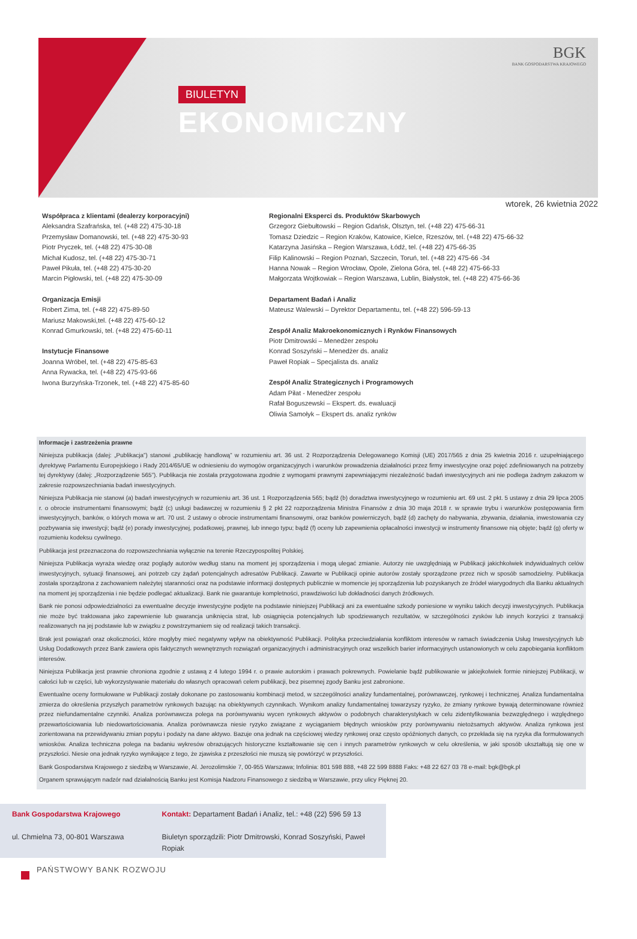BIULETYN
EKONOMICZNY
BGK
BANK GOSPODARSTWA KRAJOWEGO
wtorek, 26 kwietnia 2022
Współpraca z klientami (dealerzy korporacyjni)
Aleksandra Szafrańska, tel. (+48 22) 475-30-18
Przemysław Domanowski, tel. (+48 22) 475-30-93
Piotr Pryczek, tel. (+48 22) 475-30-08
Michał Kudosz, tel. (+48 22) 475-30-71
Paweł Pikuła, tel. (+48 22) 475-30-20
Marcin Pigłowski, tel. (+48 22) 475-30-09
Organizacja Emisji
Robert Zima, tel. (+48 22) 475-89-50
Mariusz Makowski,tel. (+48 22) 475-60-12
Konrad Gmurkowski, tel. (+48 22) 475-60-11
Instytucje Finansowe
Joanna Wróbel, tel. (+48 22) 475-85-63
Anna Rywacka, tel. (+48 22) 475-93-66
Iwona Burzyńska-Trzonek, tel. (+48 22) 475-85-60
Regionalni Eksperci ds. Produktów Skarbowych
Grzegorz Giebułtowski – Region Gdańsk, Olsztyn, tel. (+48 22) 475-66-31
Tomasz Dziedzic – Region Kraków, Katowice, Kielce, Rzeszów, tel. (+48 22) 475-66-32
Katarzyna Jasińska – Region Warszawa, Łódź, tel. (+48 22) 475-66-35
Filip Kalinowski – Region Poznań, Szczecin, Toruń, tel. (+48 22) 475-66 -34
Hanna Nowak – Region Wrocław, Opole, Zielona Góra, tel. (+48 22) 475-66-33
Małgorzata Wojtkowiak – Region Warszawa, Lublin, Białystok, tel. (+48 22) 475-66-36
Departament Badań i Analiz
Mateusz Walewski – Dyrektor Departamentu, tel. (+48 22) 596-59-13
Zespół Analiz Makroekonomicznych i Rynków Finansowych
Piotr Dmitrowski – Menedżer zespołu
Konrad Soszyński – Menedżer ds. analiz
Paweł Ropiak – Specjalista ds. analiz
Zespół Analiz Strategicznych i Programowych
Adam Piłat - Menedżer zespołu
Rafał Boguszewski – Ekspert. ds. ewaluacji
Oliwia Samołyk – Ekspert ds. analiz rynków
Informacje i zastrzeżenia prawne
Niniejsza publikacja (dalej: „Publikacja”) stanowi „publikację handlową” w rozumieniu art. 36 ust. 2 Rozporządzenia Delegowanego Komisji (UE) 2017/565 z dnia 25 kwietnia 2016 r. uzupełniającego dyrektywę Parlamentu Europejskiego i Rady 2014/65/UE w odniesieniu do wymogów organizacyjnych i warunków prowadzenia działalności przez firmy inwestycyjne oraz pojęć zdefiniowanych na potrzeby tej dyrektywy (dalej: „Rozporządzenie 565”). Publikacja nie została przygotowana zgodnie z wymogami prawnymi zapewniającymi niezależność badań inwestycyjnych ani nie podlega żadnym zakazom w zakresie rozpowszechniania badań inwestycyjnych.
Niniejsza Publikacja nie stanowi (a) badań inwestycyjnych w rozumieniu art. 36 ust. 1 Rozporządzenia 565; bądź (b) doradztwa inwestycyjnego w rozumieniu art. 69 ust. 2 pkt. 5 ustawy z dnia 29 lipca 2005 r. o obrocie instrumentami finansowymi; bądź (c) usługi badawczej w rozumieniu § 2 pkt 22 rozporządzenia Ministra Finansów z dnia 30 maja 2018 r. w sprawie trybu i warunków postępowania firm inwestycyjnych, banków, o których mowa w art. 70 ust. 2 ustawy o obrocie instrumentami finansowymi, oraz banków powierniczych, bądź (d) zachęty do nabywania, zbywania, działania, inwestowania czy pozbywania się inwestycji; bądź (e) porady inwestycyjnej, podatkowej, prawnej, lub innego typu; bądź (f) oceny lub zapewnienia opłacalności inwestycji w instrumenty finansowe nią objęte; bądź (g) oferty w rozumieniu kodeksu cywilnego.
Publikacja jest przeznaczona do rozpowszechniania wyłącznie na terenie Rzeczypospolitej Polskiej.
Niniejsza Publikacja wyraża wiedzę oraz poglądy autorów według stanu na moment jej sporządzenia i mogą ulegać zmianie. Autorzy nie uwzględniają w Publikacji jakichkolwiek indywidualnych celów inwestycyjnych, sytuacji finansowej, ani potrzeb czy żądań potencjalnych adresatów Publikacji. Zawarte w Publikacji opinie autorów zostały sporządzone przez nich w sposób samodzielny. Publikacja została sporządzona z zachowaniem należytej staranności oraz na podstawie informacji dostępnych publicznie w momencie jej sporządzenia lub pozyskanych ze źródeł wiarygodnych dla Banku aktualnych na moment jej sporządzenia i nie będzie podlegać aktualizacji. Bank nie gwarantuje kompletności, prawdziwości lub dokładności danych źródłowych.
Bank nie ponosi odpowiedzialności za ewentualne decyzje inwestycyjne podjęte na podstawie niniejszej Publikacji ani za ewentualne szkody poniesione w wyniku takich decyzji inwestycyjnych. Publikacja nie może być traktowana jako zapewnienie lub gwarancja uniknięcia strat, lub osiągnięcia potencjalnych lub spodziewanych rezultatów, w szczególności zysków lub innych korzyści z transakcji realizowanych na jej podstawie lub w związku z powstrzymaniem się od realizacji takich transakcji.
Brak jest powiązań oraz okoliczności, które mogłyby mieć negatywny wpływ na obiektywność Publikacji. Polityka przeciwdziałania konfliktom interesów w ramach świadczenia Usług Inwestycyjnych lub Usług Dodatkowych przez Bank zawiera opis faktycznych wewnętrznych rozwiązań organizacyjnych i administracyjnych oraz wszelkich barier informacyjnych ustanowionych w celu zapobiegania konfliktom interesów.
Niniejsza Publikacja jest prawnie chroniona zgodnie z ustawą z 4 lutego 1994 r. o prawie autorskim i prawach pokrewnych. Powielanie bądź publikowanie w jakiejkolwiek formie niniejszej Publikacji, w całości lub w części, lub wykorzystywanie materiału do własnych opracowań celem publikacji, bez pisemnej zgody Banku jest zabronione.
Ewentualne oceny formułowane w Publikacji zostały dokonane po zastosowaniu kombinacji metod, w szczególności analizy fundamentalnej, porównawczej, rynkowej i technicznej. Analiza fundamentalna zmierza do określenia przyszłych parametrów rynkowych bazując na obiektywnych czynnikach. Wynikom analizy fundamentalnej towarzyszy ryzyko, że zmiany rynkowe bywają determinowane również przez niefundamentalne czynniki. Analiza porównawcza polega na porównywaniu wycen rynkowych aktywów o podobnych charakterystykach w celu zidentyfikowania bezwzględnego i względnego przewartościowania lub niedowartościowania. Analiza porównawcza niesie ryzyko związane z wyciąganiem błędnych wniosków przy porównywaniu nietożsamych aktywów. Analiza rynkowa jest zorientowana na przewidywaniu zmian popytu i podaży na dane aktywo. Bazuje ona jednak na częściowej wiedzy rynkowej oraz często opóźnionych danych, co przekłada się na ryzyka dla formułowanych wniosków. Analiza techniczna polega na badaniu wykresów obrazujących historyczne kształtowanie się cen i innych parametrów rynkowych w celu określenia, w jaki sposób ukształtują się one w przyszłości. Niesie ona jednak ryzyko wynikające z tego, że zjawiska z przeszłości nie muszą się powtórzyć w przyszłości.
Bank Gospodarstwa Krajowego z siedzibą w Warszawie, Al. Jerozolimskie 7, 00-955 Warszawa; Infolinia: 801 598 888, +48 22 599 8888 Faks: +48 22 627 03 78 e-mail: bgk@bgk.pl
Organem sprawującym nadzór nad działalnością Banku jest Komisja Nadzoru Finansowego z siedzibą w Warszawie, przy ulicy Pięknej 20.
Bank Gospodarstwa Krajowego
ul. Chmielna 73, 00-801 Warszawa
Kontakt: Departament Badań i Analiz, tel.: +48 (22) 596 59 13
Biuletyn sporządzili: Piotr Dmitrowski, Konrad Soszyński, Paweł Ropiak
PAŃSTWOWY BANK ROZWOJU